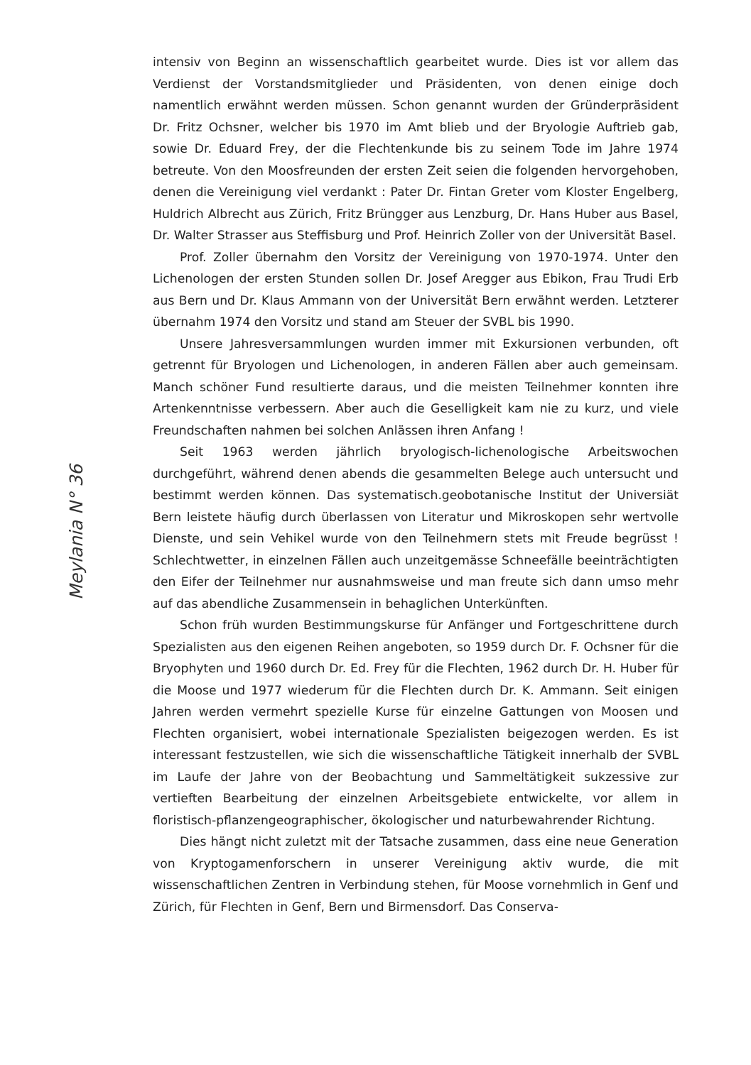Meylania N° 36
intensiv von Beginn an wissenschaftlich gearbeitet wurde. Dies ist vor allem das Verdienst der Vorstandsmitglieder und Präsidenten, von denen einige doch namentlich erwähnt werden müssen. Schon genannt wurden der Gründerpräsident Dr. Fritz Ochsner, welcher bis 1970 im Amt blieb und der Bryologie Auftrieb gab, sowie Dr. Eduard Frey, der die Flechtenkunde bis zu seinem Tode im Jahre 1974 betreute. Von den Moosfreunden der ersten Zeit seien die folgenden hervorgehoben, denen die Vereinigung viel verdankt : Pater Dr. Fintan Greter vom Kloster Engelberg, Huldrich Albrecht aus Zürich, Fritz Brüngger aus Lenzburg, Dr. Hans Huber aus Basel, Dr. Walter Strasser aus Steffisburg und Prof. Heinrich Zoller von der Universität Basel.
Prof. Zoller übernahm den Vorsitz der Vereinigung von 1970-1974. Unter den Lichenologen der ersten Stunden sollen Dr. Josef Aregger aus Ebikon, Frau Trudi Erb aus Bern und Dr. Klaus Ammann von der Universität Bern erwähnt werden. Letzterer übernahm 1974 den Vorsitz und stand am Steuer der SVBL bis 1990.
Unsere Jahresversammlungen wurden immer mit Exkursionen verbunden, oft getrennt für Bryologen und Lichenologen, in anderen Fällen aber auch gemeinsam. Manch schöner Fund resultierte daraus, und die meisten Teilnehmer konnten ihre Artenkenntnisse verbessern. Aber auch die Geselligkeit kam nie zu kurz, und viele Freundschaften nahmen bei solchen Anlässen ihren Anfang !
Seit 1963 werden jährlich bryologisch-lichenologische Arbeitswochen durchgeführt, während denen abends die gesammelten Belege auch untersucht und bestimmt werden können. Das systematisch.geobotanische Institut der Universiät Bern leistete häufig durch überlassen von Literatur und Mikroskopen sehr wertvolle Dienste, und sein Vehikel wurde von den Teilnehmern stets mit Freude begrüsst ! Schlechtwetter, in einzelnen Fällen auch unzeitgemässe Schneefälle beeinträchtigten den Eifer der Teilnehmer nur ausnahmsweise und man freute sich dann umso mehr auf das abendliche Zusammensein in behaglichen Unterkünften.
Schon früh wurden Bestimmungskurse für Anfänger und Fortgeschrittene durch Spezialisten aus den eigenen Reihen angeboten, so 1959 durch Dr. F. Ochsner für die Bryophyten und 1960 durch Dr. Ed. Frey für die Flechten, 1962 durch Dr. H. Huber für die Moose und 1977 wiederum für die Flechten durch Dr. K. Ammann. Seit einigen Jahren werden vermehrt spezielle Kurse für einzelne Gattungen von Moosen und Flechten organisiert, wobei internationale Spezialisten beigezogen werden. Es ist interessant festzustellen, wie sich die wissenschaftliche Tätigkeit innerhalb der SVBL im Laufe der Jahre von der Beobachtung und Sammeltätigkeit sukzessive zur vertieften Bearbeitung der einzelnen Arbeitsgebiete entwickelte, vor allem in floristisch-pflanzengeographischer, ökologischer und naturbewahrender Richtung.
Dies hängt nicht zuletzt mit der Tatsache zusammen, dass eine neue Generation von Kryptogamenforschern in unserer Vereinigung aktiv wurde, die mit wissenschaftlichen Zentren in Verbindung stehen, für Moose vornehmlich in Genf und Zürich, für Flechten in Genf, Bern und Birmensdorf. Das Conserva-